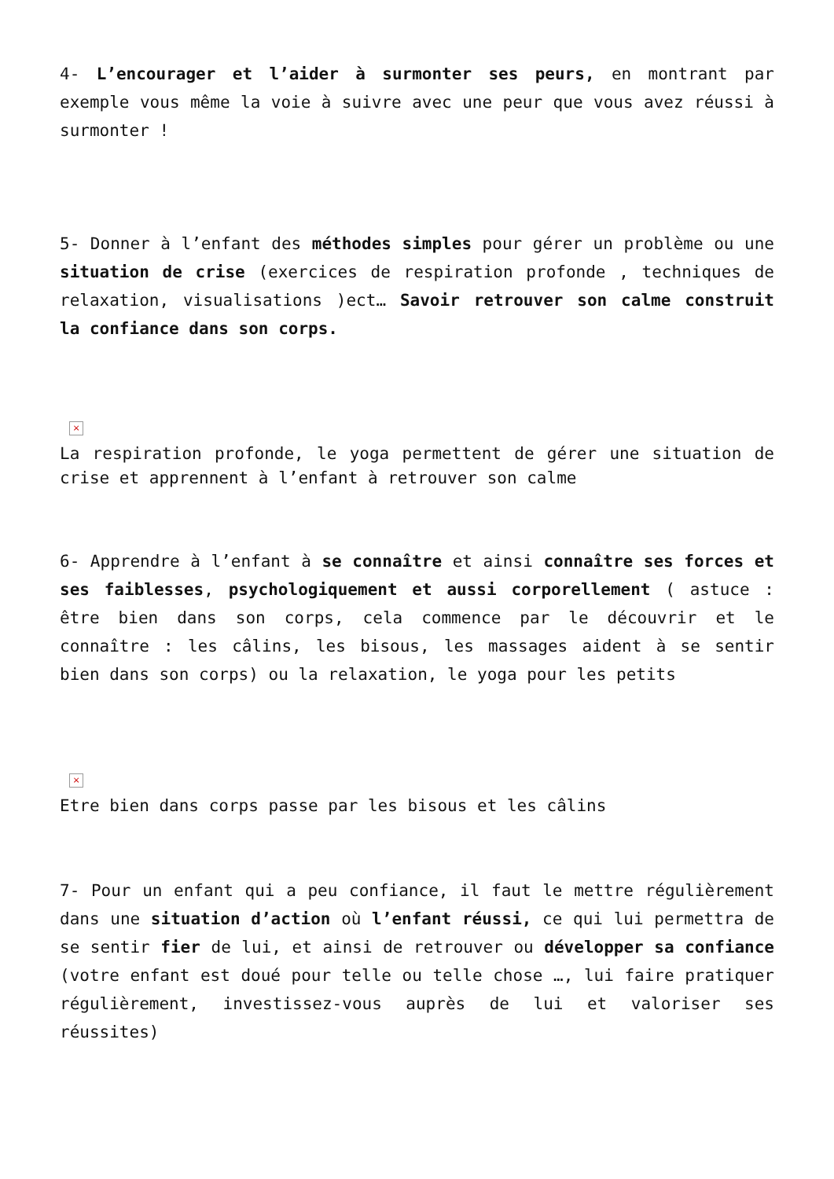4- L’encourager et l’aider à surmonter ses peurs, en montrant par exemple vous même la voie à suivre avec une peur que vous avez réussi à surmonter !
5- Donner à l’enfant des méthodes simples pour gérer un problème ou une situation de crise (exercices de respiration profonde , techniques de relaxation, visualisations )ect… Savoir retrouver son calme construit la confiance dans son corps.
×
La respiration profonde, le yoga permettent de gérer une situation de crise et apprennent à l’enfant à retrouver son calme
6- Apprendre à l’enfant à se connaître et ainsi connaître ses forces et ses faiblesses, psychologiquement et aussi corporellement ( astuce : être bien dans son corps, cela commence par le découvrir et le connaître : les câlins, les bisous, les massages aident à se sentir bien dans son corps) ou la relaxation, le yoga pour les petits
×
Etre bien dans corps passe par les bisous et les câlins
7- Pour un enfant qui a peu confiance, il faut le mettre régulièrement dans une situation d’action où l’enfant réussi, ce qui lui permettra de se sentir fier de lui, et ainsi de retrouver ou développer sa confiance (votre enfant est doué pour telle ou telle chose …, lui faire pratiquer régulièrement, investissez-vous auprès de lui et valoriser ses réussites)